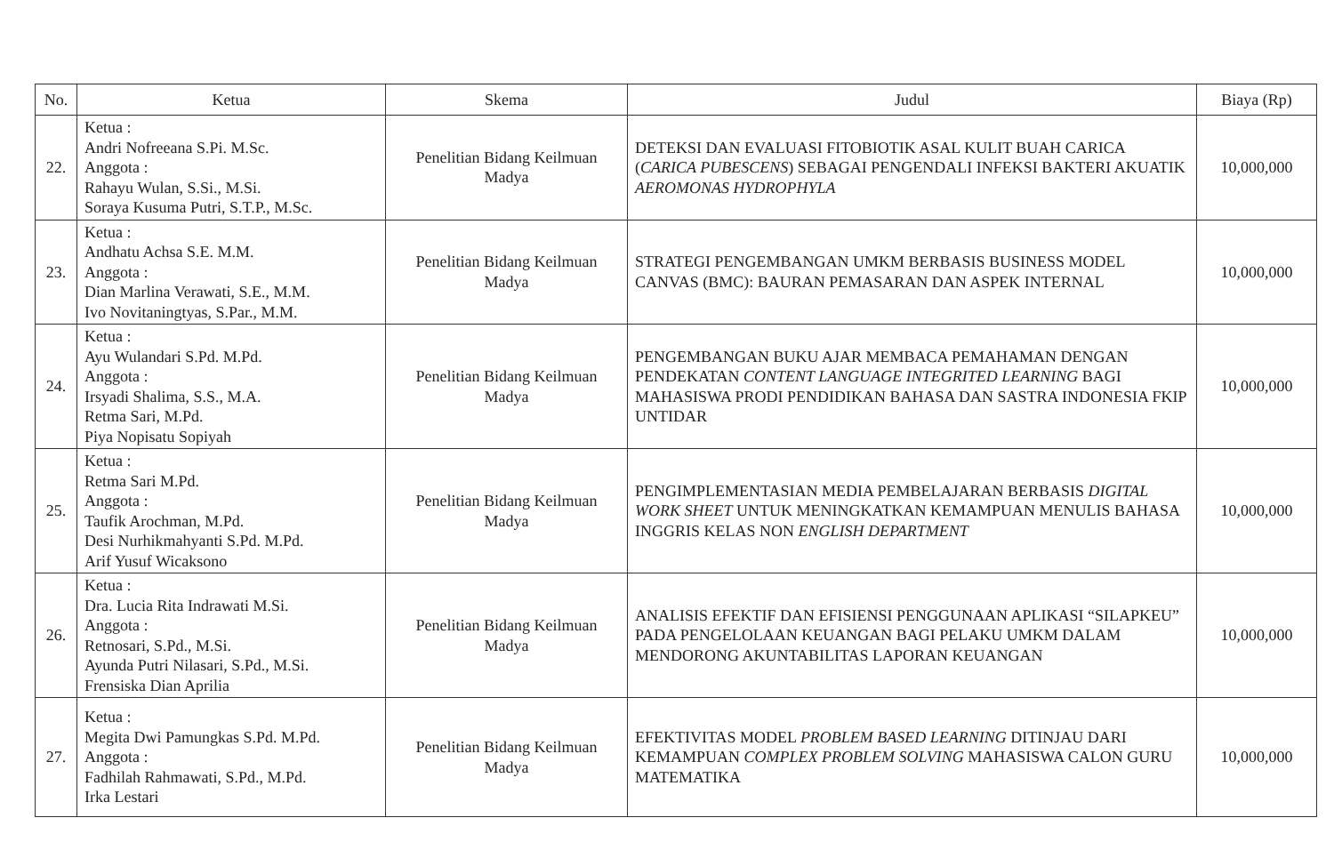| No. | Ketua | Skema | Judul | Biaya (Rp) |
| --- | --- | --- | --- | --- |
| 22. | Ketua : Andri Nofreeana S.Pi. M.Sc. Anggota : Rahayu Wulan, S.Si., M.Si. Soraya Kusuma Putri, S.T.P., M.Sc. | Penelitian Bidang Keilmuan Madya | DETEKSI DAN EVALUASI FITOBIOTIK ASAL KULIT BUAH CARICA ( CARICA PUBESCENS ) SEBAGAI PENGENDALI INFEKSI BAKTERI AKUATIK AEROMONAS HYDROPHYLA | 10,000,000 |
| 23. | Ketua : Andhatu Achsa S.E. M.M. Anggota : Dian Marlina Verawati, S.E., M.M. Ivo Novitaningtyas, S.Par., M.M. | Penelitian Bidang Keilmuan Madya | STRATEGI PENGEMBANGAN UMKM BERBASIS BUSINESS MODEL CANVAS (BMC): BAURAN PEMASARAN DAN ASPEK INTERNAL | 10,000,000 |
| 24. | Ketua : Ayu Wulandari S.Pd. M.Pd. Anggota : Irsyadi Shalima, S.S., M.A. Retma Sari, M.Pd. Piya Nopisatu Sopiyah | Penelitian Bidang Keilmuan Madya | PENGEMBANGAN BUKU AJAR MEMBACA PEMAHAMAN DENGAN PENDEKATAN CONTENT LANGUAGE INTEGRITED LEARNING BAGI MAHASISWA PRODI PENDIDIKAN BAHASA DAN SASTRA INDONESIA FKIP UNTIDAR | 10,000,000 |
| 25. | Ketua : Retma Sari M.Pd. Anggota : Taufik Arochman, M.Pd. Desi Nurhikmahyanti S.Pd. M.Pd. Arif Yusuf Wicaksono | Penelitian Bidang Keilmuan Madya | PENGIMPLEMENTASIAN MEDIA PEMBELAJARAN BERBASIS DIGITAL WORK SHEET UNTUK MENINGKATKAN KEMAMPUAN MENULIS BAHASA INGGRIS KELAS NON ENGLISH DEPARTMENT | 10,000,000 |
| 26. | Ketua : Dra. Lucia Rita Indrawati M.Si. Anggota : Retnosari, S.Pd., M.Si. Ayunda Putri Nilasari, S.Pd., M.Si. Frensiska Dian Aprilia | Penelitian Bidang Keilmuan Madya | ANALISIS EFEKTIF DAN EFISIENSI PENGGUNAAN APLIKASI “SILAPKEU” PADA PENGELOLAAN KEUANGAN BAGI PELAKU UMKM DALAM MENDORONG AKUNTABILITAS LAPORAN KEUANGAN | 10,000,000 |
| 27. | Ketua : Megita Dwi Pamungkas S.Pd. M.Pd. Anggota : Fadhilah Rahmawati, S.Pd., M.Pd. Irka Lestari | Penelitian Bidang Keilmuan Madya | EFEKTIVITAS MODEL PROBLEM BASED LEARNING DITINJAU DARI KEMAMPUAN COMPLEX PROBLEM SOLVING MAHASISWA CALON GURU MATEMATIKA | 10,000,000 |